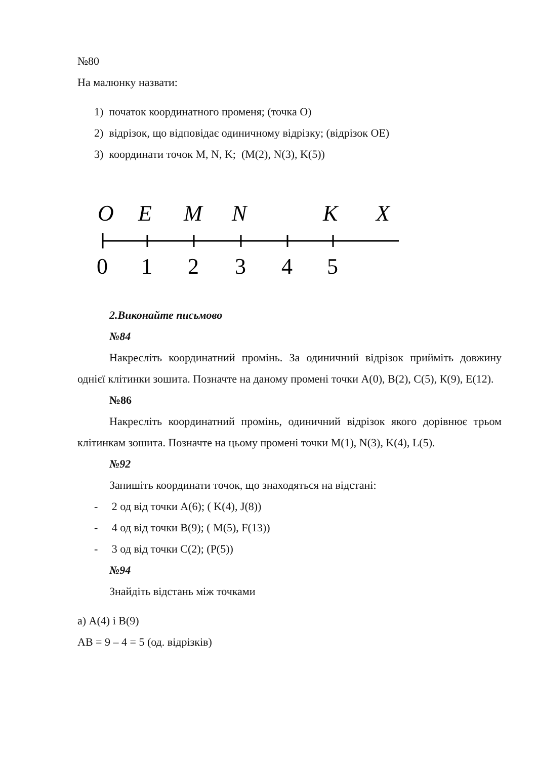№80
На малюнку назвати:
1) початок координатного променя; (точка О)
2) відрізок, що відповідає одиничному відрізку; (відрізок ОЕ)
3) координати точок M, N, K; (M(2), N(3), K(5))
O
E
M
N
K
X
0
1
2
3
4
5
2.Виконайте письмово
№84
Накресліть координатний промінь. За одиничний відрізок прийміть довжину однієї клітинки зошита. Позначте на даному промені точки А(0), В(2), С(5), К(9), Е(12).
№86
Накресліть координатний промінь, одиничний відрізок якого дорівнює трьом клітинкам зошита. Позначте на цьому промені точки M(1), N(3), K(4), L(5).
№92
Запишіть координати точок, що знаходяться на відстані:
- 2 од від точки А(6); ( K(4), J(8))
- 4 од від точки В(9); ( M(5), F(13))
- 3 од від точки С(2); (P(5))
№94
Знайдіть відстань між точками
а) А(4) і В(9)
АВ = 9 – 4 = 5 (од. відрізків)